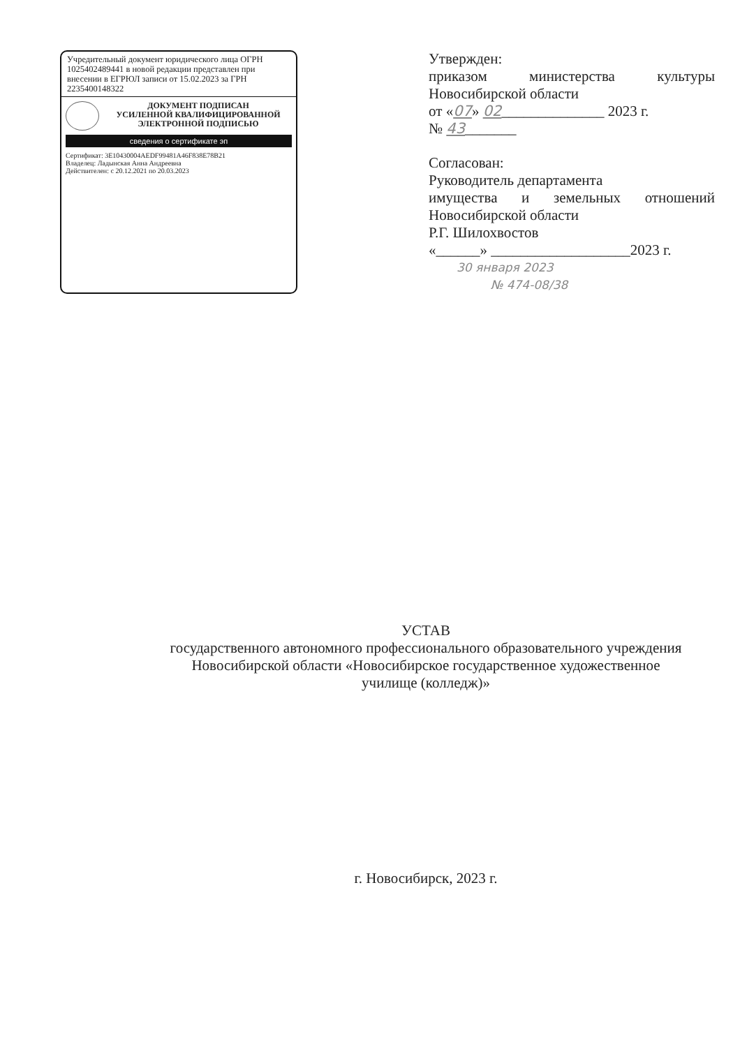Учредительный документ юридического лица ОГРН 1025402489441 в новой редакции представлен при внесении в ЕГРЮЛ записи от 15.02.2023 за ГРН 2235400148322
ДОКУМЕНТ ПОДПИСАН
УСИЛЕННОЙ КВАЛИФИЦИРОВАННОЙ
ЭЛЕКТРОННОЙ ПОДПИСЬЮ
сведения о сертификате эп
Сертификат: 3E10430004AEDF99481A46F838E78B21
Владелец: Ладынская Анна Андреевна
Действителен: с 20.12.2021 по 20.03.2023
Утвержден:
приказом министерства культуры
Новосибирской области
от «07» 02______________ 2023 г.
№ 43_______
Согласован:
Руководитель департамента
имущества и земельных отношений
Новосибирской области
Р.Г. Шилохвостов
«______» ___________________2023 г.
30 января 2023
№ 474-08/38
УСТАВ
государственного автономного профессионального образовательного учреждения
Новосибирской области «Новосибирское государственное художественное
училище (колледж)»
г. Новосибирск, 2023 г.